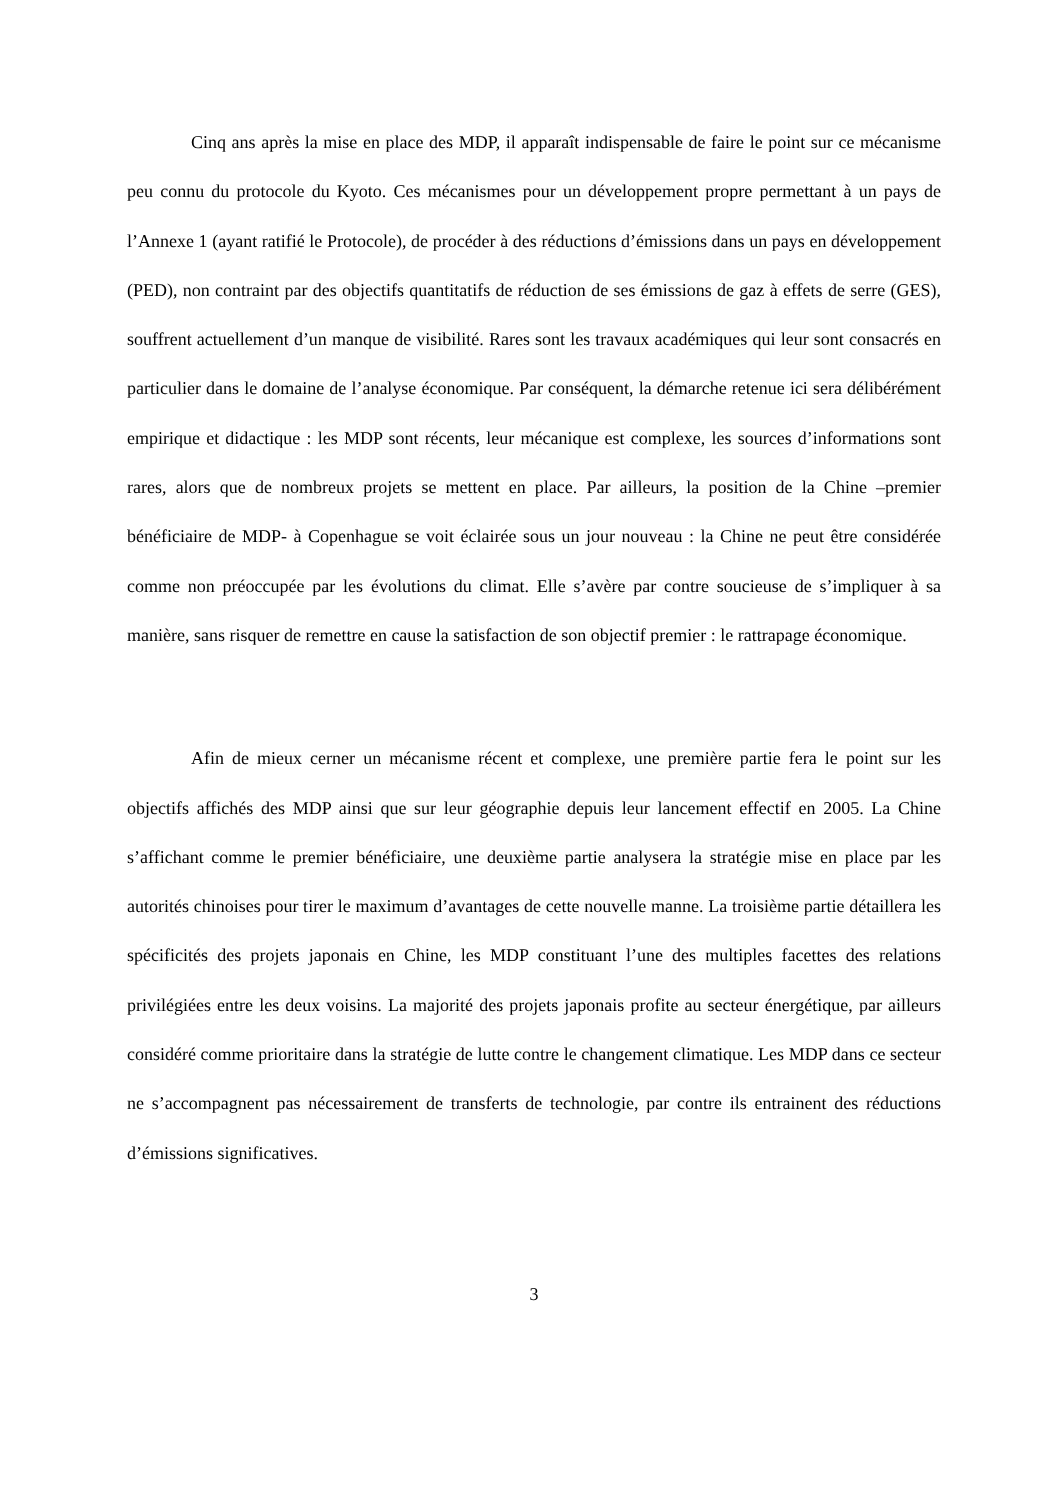Cinq ans après la mise en place des MDP, il apparaît indispensable de faire le point sur ce mécanisme peu connu du protocole du Kyoto. Ces mécanismes pour un développement propre permettant à un pays de l’Annexe 1 (ayant ratifié le Protocole), de procéder à des réductions d’émissions dans un pays en développement (PED), non contraint par des objectifs quantitatifs de réduction de ses émissions de gaz à effets de serre (GES), souffrent actuellement d’un manque de visibilité. Rares sont les travaux académiques qui leur sont consacrés en particulier dans le domaine de l’analyse économique. Par conséquent, la démarche retenue ici sera délibérément empirique et didactique : les MDP sont récents, leur mécanique est complexe, les sources d’informations sont rares, alors que de nombreux projets se mettent en place. Par ailleurs, la position de la Chine –premier bénéficiaire de MDP- à Copenhague se voit éclairée sous un jour nouveau : la Chine ne peut être considérée comme non préoccupée par les évolutions du climat. Elle s’avère par contre soucieuse de s’impliquer à sa manière, sans risquer de remettre en cause la satisfaction de son objectif premier : le rattrapage économique.
Afin de mieux cerner un mécanisme récent et complexe, une première partie fera le point sur les objectifs affichés des MDP ainsi que sur leur géographie depuis leur lancement effectif en 2005. La Chine s’affichant comme le premier bénéficiaire, une deuxième partie analysera la stratégie mise en place par les autorités chinoises pour tirer le maximum d’avantages de cette nouvelle manne. La troisième partie détaillera les spécificités des projets japonais en Chine, les MDP constituant l’une des multiples facettes des relations privilégiées entre les deux voisins. La majorité des projets japonais profite au secteur énergétique, par ailleurs considéré comme prioritaire dans la stratégie de lutte contre le changement climatique. Les MDP dans ce secteur ne s’accompagnent pas nécessairement de transferts de technologie, par contre ils entrainent des réductions d’émissions significatives.
3